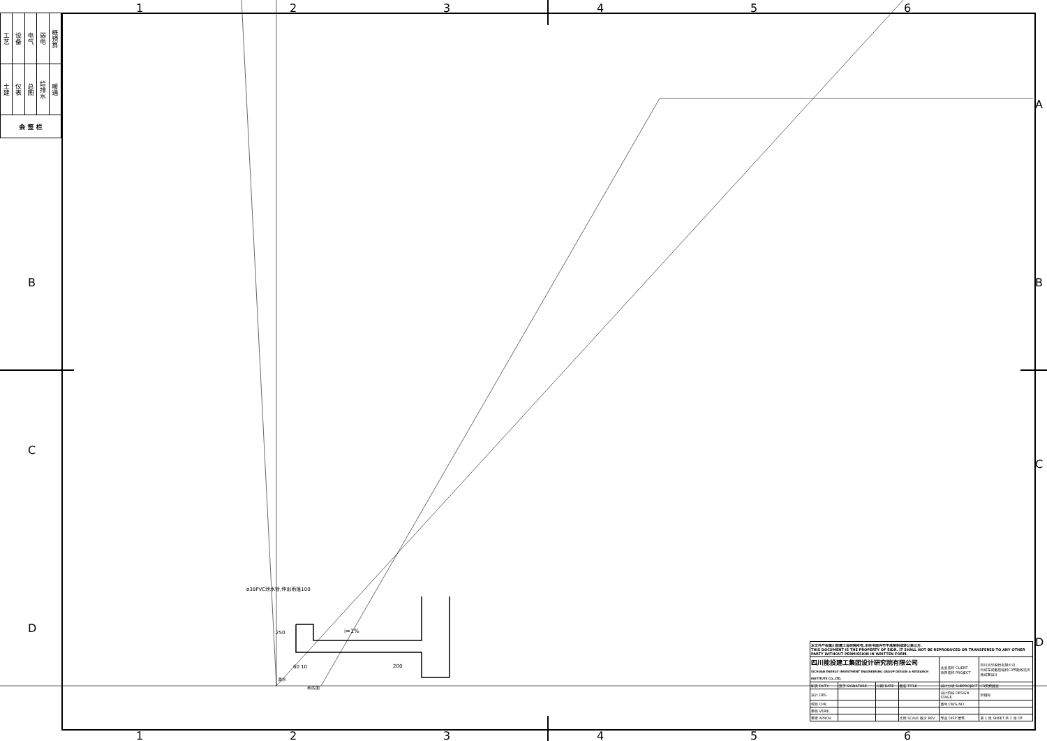| 工艺 | 设备 | 电气 | 弱电 | 概预算 |
| 土建 | 仪表 | 总图 | 给排水 | 暖通 |
| 会 签 栏 | | | | |
B
C
D
A
B
C
D
1 2 3 4 5 6
1 2 3 4 5 6
ø38PVC泄水管,伸出雨篷100
i=1%
250
200
60 10
滴水
板底面
| 本文件产权属川能建工设研院所有,未经书面许可不准复制或转让第三方. THIS DOCUMENT IS THE PROPERTY OF EIDR. IT SHALL NOT BE REPRODUCED OR TRANSFERED TO ANY OTHER PARTY WITHOUT PERMISSION IN WRITTEN FORM. | | | | | |
| 四川能投建工集团设计研究院有限公司 SICHUAN ENERGY INVESTMENT ENGINEERING GROUP DESIGN & RESEARCH INSTITUTE CO.,LTD. | | | | 业主名称 CLIENT 项目名称 PROJECT | 四川天华股份有限公司 合成车间氨压缩机C3节能改造安装成套设计 |
| 职责 DUTY | 签字 SIGNATURE | 日期 DATE | 图名 TITLE | 设计分项 SUBPROJECT | C3变频器室 |
| 设计 DES. | | | | 设计阶段 DESIGN STAGE | 供招标 |
| 校核 CHK. | | | | 图号 DWG.NO. | |
| 审核 VERIF. | | | | | |
| 审定 APROV. | | | 比例 SCALE 版次 REV | 专业 DISP 建筑 | 第 1 张 SHEET 共 1 张 OF |